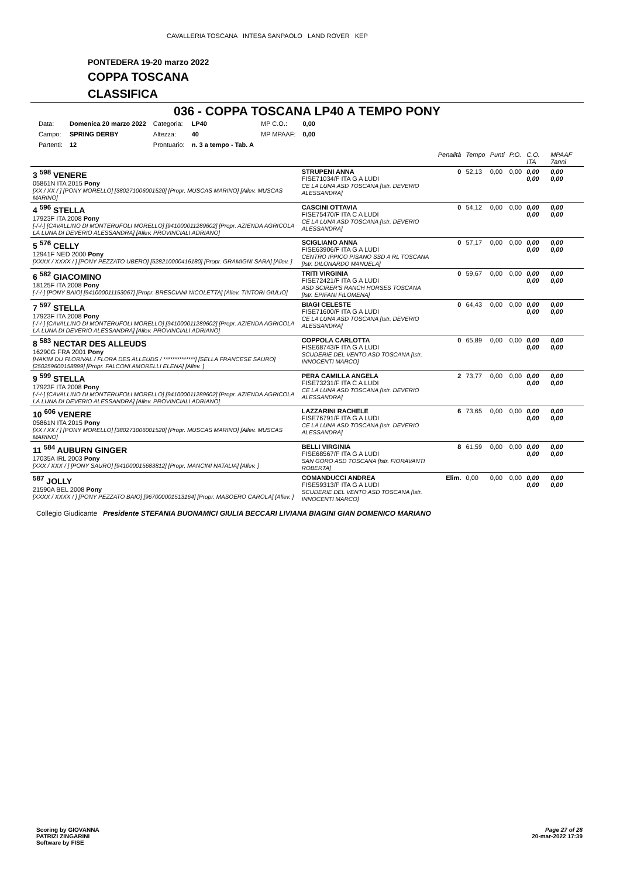CAVALLERIA TOSCANA INTESA SANPAOLO LAND ROVER KEP
PONTEDERA 19-20 marzo 2022
COPPA TOSCANA
CLASSIFICA
036 - COPPA TOSCANA LP40 A TEMPO PONY
| Data: | Domenica 20 marzo 2022 | Categoria: | LP40 | MP C.O.: | 0,00 |
| Campo: | SPRING DERBY | Altezza: | 40 | MP MPAAF: | 0,00 |
| Partenti: | 12 | Prontuario: | n. 3 a tempo - Tab. A | | |
| | | Penalità | Tempo | Punti | P.O. | C.O. ITA | MPAAF 7anni |
| 3 <sup>598</sup> VENERE 05861N ITA 2015 Pony [XX / XX / ] [PONY MORELLO] [380271006001520] [Propr. MUSCAS MARINO] [Allev. MUSCAS MARINO] | STRUPENI ANNA FISE71034/F ITA G A LUDI CE LA LUNA ASD TOSCANA [Istr. DEVERIO ALESSANDRA] | 0 | 52,13 | 0,00 | 0,00 | 0,00 0,00 | 0,00 0,00 |
| 4 <sup>596</sup> STELLA 17923F ITA 2008 Pony [-/-/-] [CAVALLINO DI MONTERUFOLI MORELLO] [941000011289602] [Propr. AZIENDA AGRICOLA LA LUNA DI DEVERIO ALESSANDRA] [Allev. PROVINCIALI ADRIANO] | CASCINI OTTAVIA FISE75470/F ITA C A LUDI CE LA LUNA ASD TOSCANA [Istr. DEVERIO ALESSANDRA] | 0 | 54,12 | 0,00 | 0,00 | 0,00 0,00 | 0,00 0,00 |
| 5 <sup>576</sup> CELLY 12941F NED 2000 Pony [XXXX / XXXX / ] [PONY PEZZATO UBERO] [528210000416180] [Propr. GRAMIGNI SARA] [Allev. ] | SCIGLIANO ANNA FISE63906/F ITA G A LUDI CENTRO IPPICO PISANO SSD A RL TOSCANA [Istr. DILONARDO MANUELA] | 0 | 57,17 | 0,00 | 0,00 | 0,00 0,00 | 0,00 0,00 |
| 6 <sup>582</sup> GIACOMINO 18125F ITA 2008 Pony [-/-/-] [PONY BAIO] [941000011153067] [Propr. BRESCIANI NICOLETTA] [Allev. TINTORI GIULIO] | TRITI VIRGINIA FISE72421/F ITA G A LUDI ASD SCIRER'S RANCH HORSES TOSCANA [Istr. EPIFANI FILOMENA] | 0 | 59,67 | 0,00 | 0,00 | 0,00 0,00 | 0,00 0,00 |
| 7 <sup>597</sup> STELLA 17923F ITA 2008 Pony [-/-/-] [CAVALLINO DI MONTERUFOLI MORELLO] [941000011289602] [Propr. AZIENDA AGRICOLA LA LUNA DI DEVERIO ALESSANDRA] [Allev. PROVINCIALI ADRIANO] | BIAGI CELESTE FISE71600/F ITA G A LUDI CE LA LUNA ASD TOSCANA [Istr. DEVERIO ALESSANDRA] | 0 | 64,43 | 0,00 | 0,00 | 0,00 0,00 | 0,00 0,00 |
| 8 <sup>583</sup> NECTAR DES ALLEUDS 16290G FRA 2001 Pony [HAKIM DU FLORIVAL / FLORA DES ALLEUDS / **************] [SELLA FRANCESE SAURO] [250259600158899] [Propr. FALCONI AMORELLI ELENA] [Allev. ] | COPPOLA CARLOTTA FISE68743/F ITA G A LUDI SCUDERIE DEL VENTO ASD TOSCANA [Istr. INNOCENTI MARCO] | 0 | 65,89 | 0,00 | 0,00 | 0,00 0,00 | 0,00 0,00 |
| 9 <sup>599</sup> STELLA 17923F ITA 2008 Pony [-/-/-] [CAVALLINO DI MONTERUFOLI MORELLO] [941000011289602] [Propr. AZIENDA AGRICOLA LA LUNA DI DEVERIO ALESSANDRA] [Allev. PROVINCIALI ADRIANO] | PERA CAMILLA ANGELA FISE73231/F ITA C A LUDI CE LA LUNA ASD TOSCANA [Istr. DEVERIO ALESSANDRA] | 2 | 73,77 | 0,00 | 0,00 | 0,00 0,00 | 0,00 0,00 |
| 10 <sup>606</sup> VENERE 05861N ITA 2015 Pony [XX / XX / ] [PONY MORELLO] [380271006001520] [Propr. MUSCAS MARINO] [Allev. MUSCAS MARINO] | LAZZARINI RACHELE FISE76791/F ITA G A LUDI CE LA LUNA ASD TOSCANA [Istr. DEVERIO ALESSANDRA] | 6 | 73,65 | 0,00 | 0,00 | 0,00 0,00 | 0,00 0,00 |
| 11 <sup>584</sup> AUBURN GINGER 17035A IRL 2003 Pony [XXX / XXX / ] [PONY SAURO] [941000015683812] [Propr. MANCINI NATALIA] [Allev. ] | BELLI VIRGINIA FISE68567/F ITA G A LUDI SAN GORO ASD TOSCANA [Istr. FIORAVANTI ROBERTA] | 8 | 61,59 | 0,00 | 0,00 | 0,00 0,00 | 0,00 0,00 |
| <sup>587</sup> JOLLY 21590A BEL 2008 Pony [XXXX / XXXX / ] [PONY PEZZATO BAIO] [967000001513164] [Propr. MASOERO CAROLA] [Allev. ] | COMANDUCCI ANDREA FISE59313/F ITA G A LUDI SCUDERIE DEL VENTO ASD TOSCANA [Istr. INNOCENTI MARCO] | Elim. | 0,00 | 0,00 | 0,00 | 0,00 0,00 | 0,00 0,00 |
Collegio Giudicante Presidente STEFANIA BUONAMICI GIULIA BECCARI LIVIANA BIAGINI GIAN DOMENICO MARIANO
Scoring by GIOVANNA
PATRIZI ZINGARINI
Software by FISE
Page 27 of 28
20-mar-2022 17:39